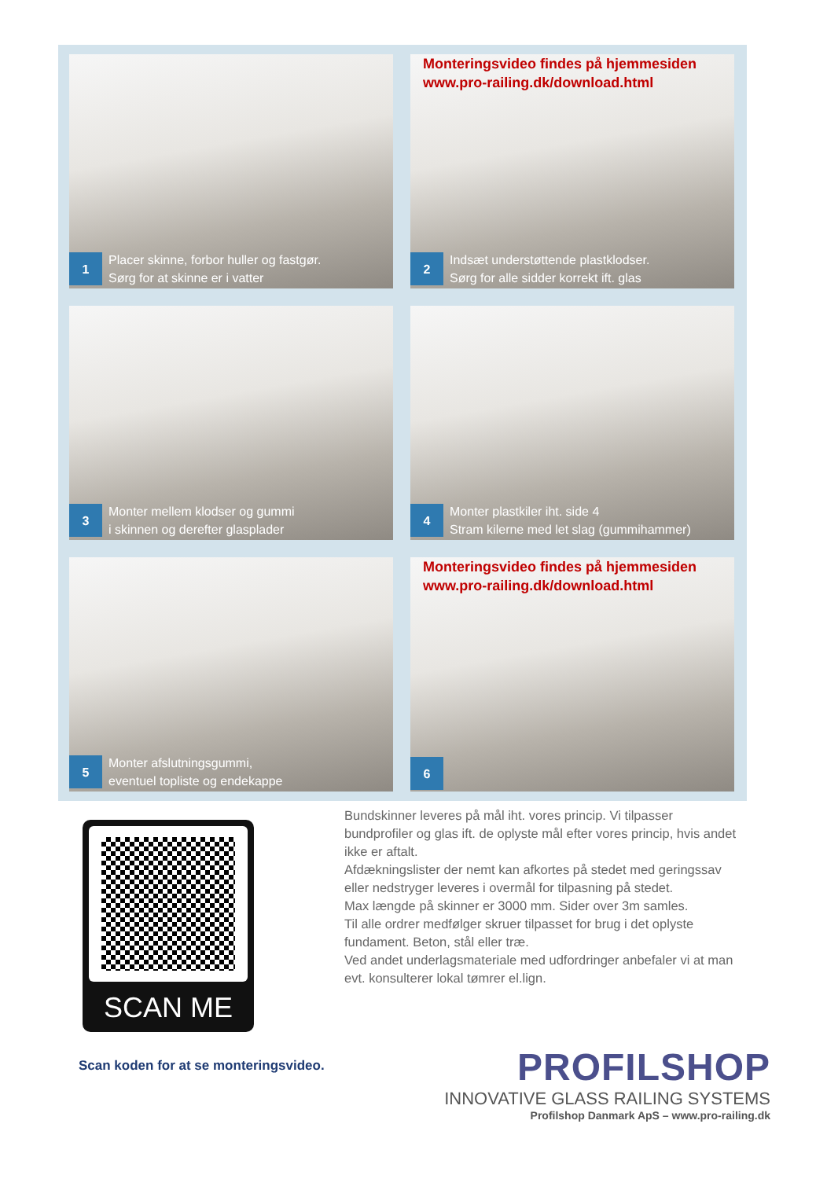1
Placer skinne, forbor huller og fastgør.
Sørg for at skinne er i vatter
Monteringsvideo findes på hjemmesiden
www.pro-railing.dk/download.html
2
Indsæt understøttende plastklodser.
Sørg for alle sidder korrekt ift. glas
3
Monter mellem klodser og gummi
i skinnen og derefter glasplader
4
Monter plastkiler iht. side 4
Stram kilerne med let slag (gummihammer)
5
Monter afslutningsgummi,
eventuel topliste og endekappe
Monteringsvideo findes på hjemmesiden
www.pro-railing.dk/download.html
6
SCAN ME
Bundskinner leveres på mål iht. vores princip. Vi tilpasser bundprofiler og glas ift. de oplyste mål efter vores princip, hvis andet ikke er aftalt.
Afdækningslister der nemt kan afkortes på stedet med geringssav eller nedstryger leveres i overmål for tilpasning på stedet.
Max længde på skinner er 3000 mm. Sider over 3m samles.
Til alle ordrer medfølger skruer tilpasset for brug i det oplyste fundament. Beton, stål eller træ.
Ved andet underlagsmateriale med udfordringer anbefaler vi at man evt. konsulterer lokal tømrer el.lign.
Scan koden for at se monteringsvideo.
PROFILSHOP
INNOVATIVE GLASS RAILING SYSTEMS
Profilshop Danmark ApS – www.pro-railing.dk